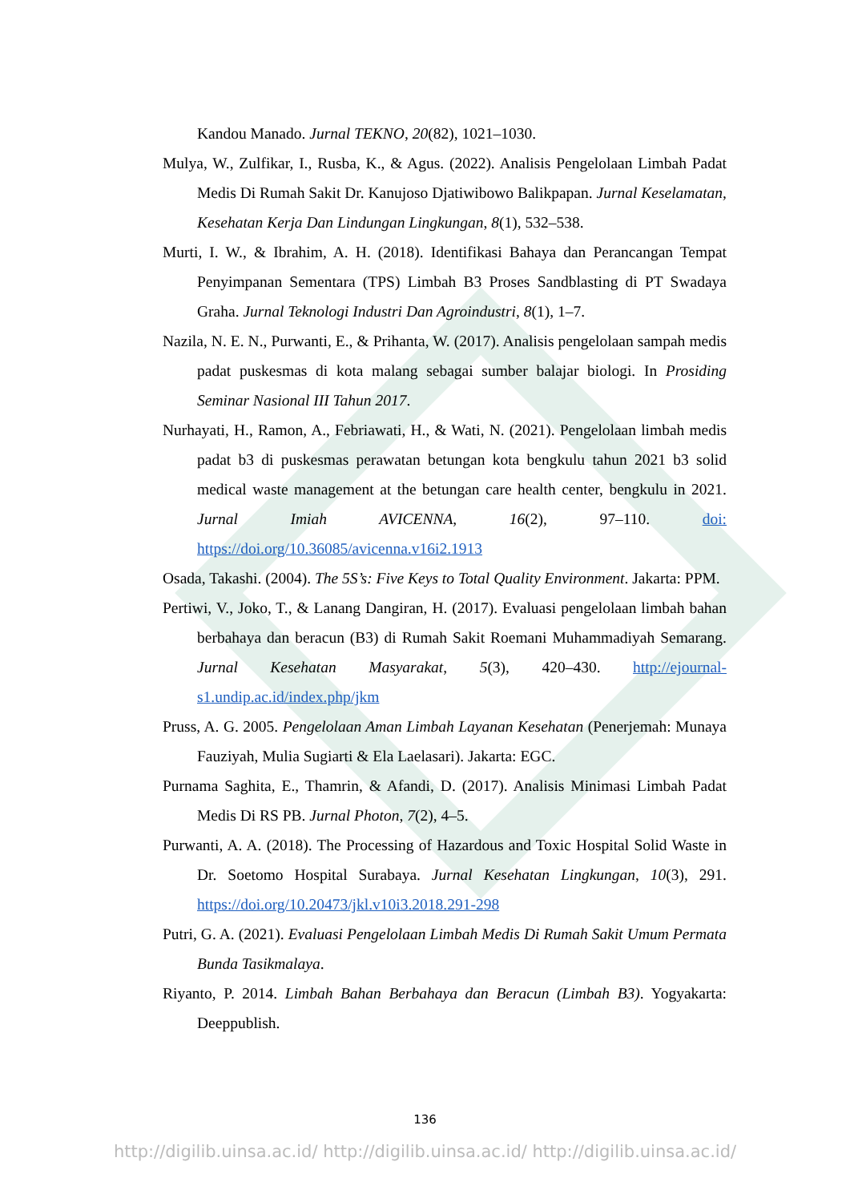Kandou Manado. Jurnal TEKNO, 20(82), 1021–1030.
Mulya, W., Zulfikar, I., Rusba, K., & Agus. (2022). Analisis Pengelolaan Limbah Padat Medis Di Rumah Sakit Dr. Kanujoso Djatiwibowo Balikpapan. Jurnal Keselamatan, Kesehatan Kerja Dan Lindungan Lingkungan, 8(1), 532–538.
Murti, I. W., & Ibrahim, A. H. (2018). Identifikasi Bahaya dan Perancangan Tempat Penyimpanan Sementara (TPS) Limbah B3 Proses Sandblasting di PT Swadaya Graha. Jurnal Teknologi Industri Dan Agroindustri, 8(1), 1–7.
Nazila, N. E. N., Purwanti, E., & Prihanta, W. (2017). Analisis pengelolaan sampah medis padat puskesmas di kota malang sebagai sumber balajar biologi. In Prosiding Seminar Nasional III Tahun 2017.
Nurhayati, H., Ramon, A., Febriawati, H., & Wati, N. (2021). Pengelolaan limbah medis padat b3 di puskesmas perawatan betungan kota bengkulu tahun 2021 b3 solid medical waste management at the betungan care health center, bengkulu in 2021. Jurnal Imiah AVICENNA, 16(2), 97–110. doi: https://doi.org/10.36085/avicenna.v16i2.1913
Osada, Takashi. (2004). The 5S’s: Five Keys to Total Quality Environment. Jakarta: PPM.
Pertiwi, V., Joko, T., & Lanang Dangiran, H. (2017). Evaluasi pengelolaan limbah bahan berbahaya dan beracun (B3) di Rumah Sakit Roemani Muhammadiyah Semarang. Jurnal Kesehatan Masyarakat, 5(3), 420–430. http://ejournal-s1.undip.ac.id/index.php/jkm
Pruss, A. G. 2005. Pengelolaan Aman Limbah Layanan Kesehatan (Penerjemah: Munaya Fauziyah, Mulia Sugiarti & Ela Laelasari). Jakarta: EGC.
Purnama Saghita, E., Thamrin, & Afandi, D. (2017). Analisis Minimasi Limbah Padat Medis Di RS PB. Jurnal Photon, 7(2), 4–5.
Purwanti, A. A. (2018). The Processing of Hazardous and Toxic Hospital Solid Waste in Dr. Soetomo Hospital Surabaya. Jurnal Kesehatan Lingkungan, 10(3), 291. https://doi.org/10.20473/jkl.v10i3.2018.291-298
Putri, G. A. (2021). Evaluasi Pengelolaan Limbah Medis Di Rumah Sakit Umum Permata Bunda Tasikmalaya.
Riyanto, P. 2014. Limbah Bahan Berbahaya dan Beracun (Limbah B3). Yogyakarta: Deeppublish.
136
http://digilib.uinsa.ac.id/ http://digilib.uinsa.ac.id/ http://digilib.uinsa.ac.id/